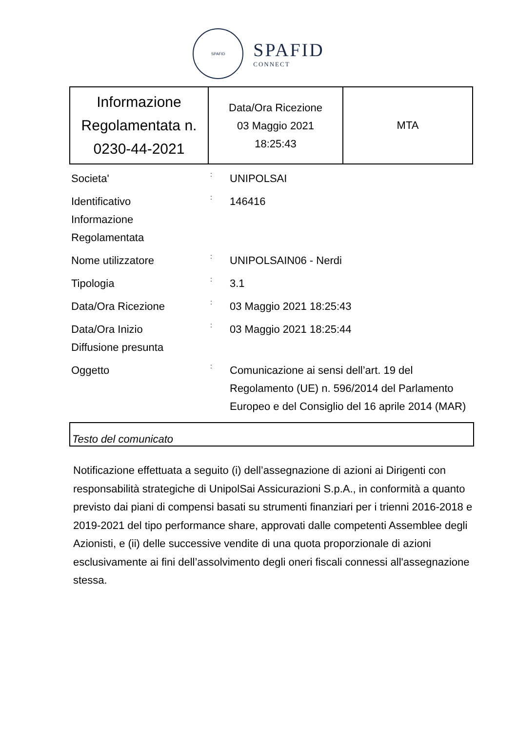SPAFID
SPAFID
CONNECT
| Informazione Regolamentata n. 0230-44-2021 | Data/Ora Ricezione 03 Maggio 2021 18:25:43 | MTA |
Societa'
:
UNIPOLSAI
Identificativo
Informazione
Regolamentata
:
146416
Nome utilizzatore
:
UNIPOLSAIN06 - Nerdi
Tipologia
:
3.1
Data/Ora Ricezione
:
03 Maggio 2021 18:25:43
Data/Ora Inizio
Diffusione presunta
:
03 Maggio 2021 18:25:44
Oggetto
:
Comunicazione ai sensi dell’art. 19 del Regolamento (UE) n. 596/2014 del Parlamento Europeo e del Consiglio del 16 aprile 2014 (MAR)
Testo del comunicato
Notificazione effettuata a seguito (i) dell’assegnazione di azioni ai Dirigenti con responsabilità strategiche di UnipolSai Assicurazioni S.p.A., in conformità a quanto previsto dai piani di compensi basati su strumenti finanziari per i trienni 2016-2018 e 2019-2021 del tipo performance share, approvati dalle competenti Assemblee degli Azionisti, e (ii) delle successive vendite di una quota proporzionale di azioni esclusivamente ai fini dell’assolvimento degli oneri fiscali connessi all'assegnazione stessa.